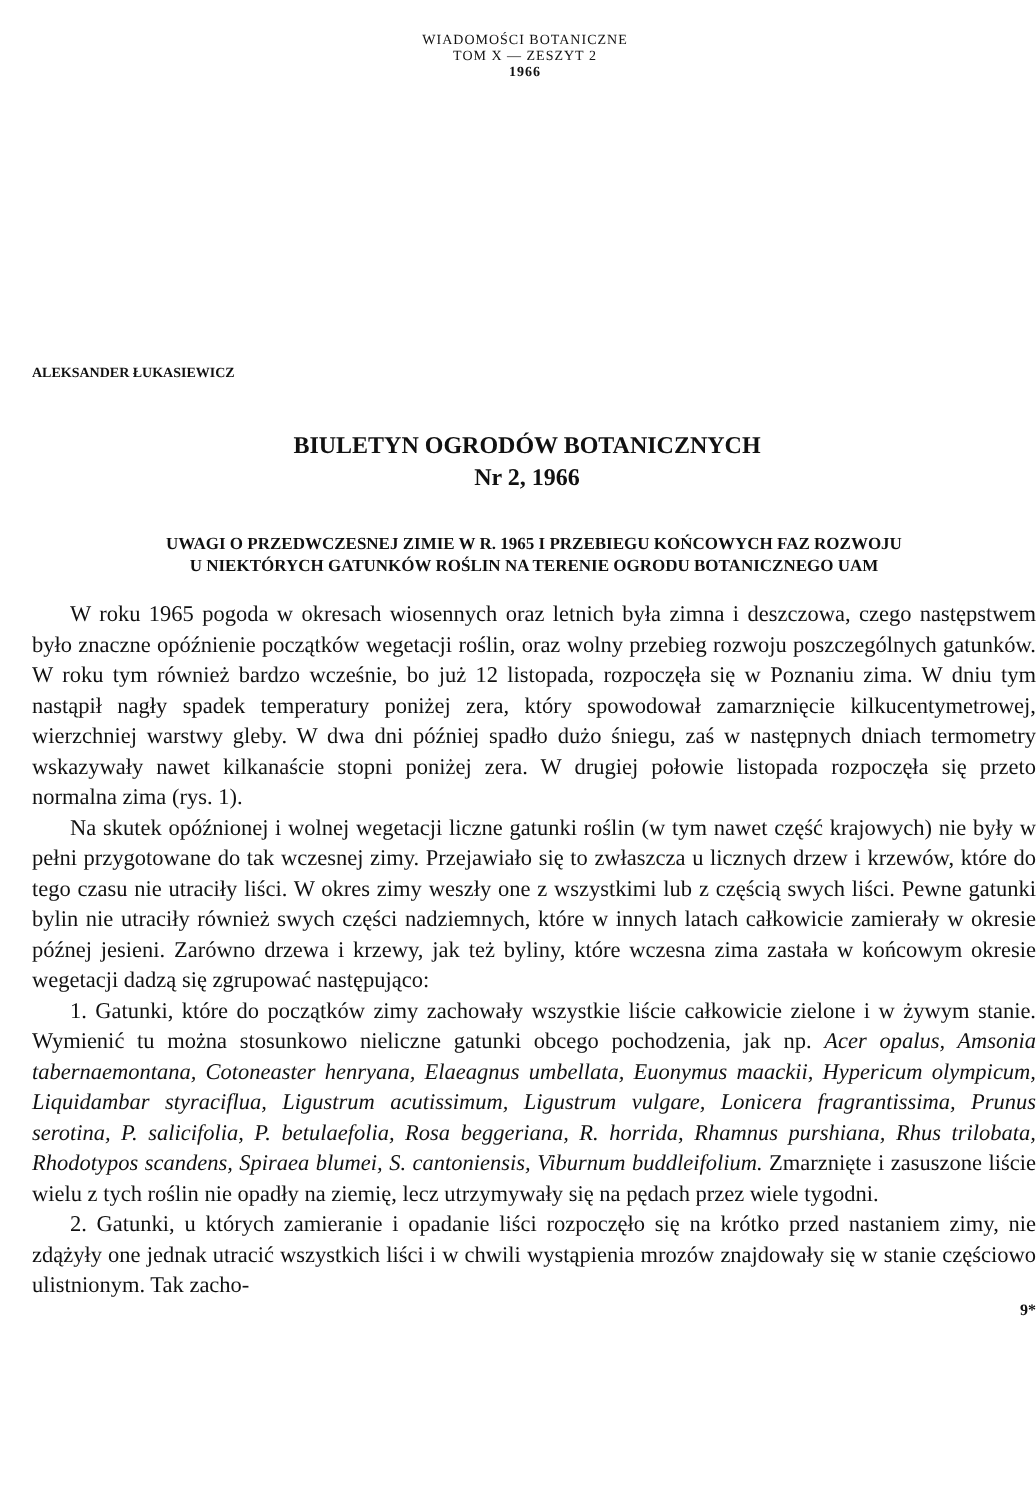WIADOMOŚCI BOTANICZNE
TOM X — ZESZYT 2
1966
ALEKSANDER ŁUKASIEWICZ
BIULETYN OGRODÓW BOTANICZNYCH
Nr 2, 1966
UWAGI O PRZEDWCZESNEJ ZIMIE W R. 1965 I PRZEBIEGU KOŃCOWYCH FAZ ROZWOJU
U NIEKTÓRYCH GATUNKÓW ROŚLIN NA TERENIE OGRODU BOTANICZNEGO UAM
W roku 1965 pogoda w okresach wiosennych oraz letnich była zimna i deszczowa, czego następstwem było znaczne opóźnienie początków wegetacji roślin, oraz wolny przebieg rozwoju poszczególnych gatunków. W roku tym również bardzo wcześnie, bo już 12 listopada, rozpoczęła się w Poznaniu zima. W dniu tym nastąpił nagły spadek temperatury poniżej zera, który spowodował zamarznięcie kilkucentymetrowej, wierzchniej warstwy gleby. W dwa dni później spadło dużo śniegu, zaś w następnych dniach termometry wskazywały nawet kilkanaście stopni poniżej zera. W drugiej połowie listopada rozpoczęła się przeto normalna zima (rys. 1).
Na skutek opóźnionej i wolnej wegetacji liczne gatunki roślin (w tym nawet część krajowych) nie były w pełni przygotowane do tak wczesnej zimy. Przejawiało się to zwłaszcza u licznych drzew i krzewów, które do tego czasu nie utraciły liści. W okres zimy weszły one z wszystkimi lub z częścią swych liści. Pewne gatunki bylin nie utraciły również swych części nadziemnych, które w innych latach całkowicie zamierały w okresie późnej jesieni. Zarówno drzewa i krzewy, jak też byliny, które wczesna zima zastała w końcowym okresie wegetacji dadzą się zgrupować następująco:
1. Gatunki, które do początków zimy zachowały wszystkie liście całkowicie zielone i w żywym stanie. Wymienić tu można stosunkowo nieliczne gatunki obcego pochodzenia, jak np. Acer opalus, Amsonia tabernaemontana, Cotoneaster henryana, Elaeagnus umbellata, Euonymus maackii, Hypericum olympicum, Liquidambar styraciflua, Ligustrum acutissimum, Ligustrum vulgare, Lonicera fragrantissima, Prunus serotina, P. salicifolia, P. betulaefolia, Rosa beggeriana, R. horrida, Rhamnus purshiana, Rhus trilobata, Rhodotypos scandens, Spiraea blumei, S. cantoniensis, Viburnum buddleifolium. Zmarznięte i zasuszone liście wielu z tych roślin nie opadły na ziemię, lecz utrzymywały się na pędach przez wiele tygodni.
2. Gatunki, u których zamieranie i opadanie liści rozpoczęło się na krótko przed nastaniem zimy, nie zdążyły one jednak utracić wszystkich liści i w chwili wystąpienia mrozów znajdowały się w stanie częściowo ulistnionym. Tak zacho-
9*